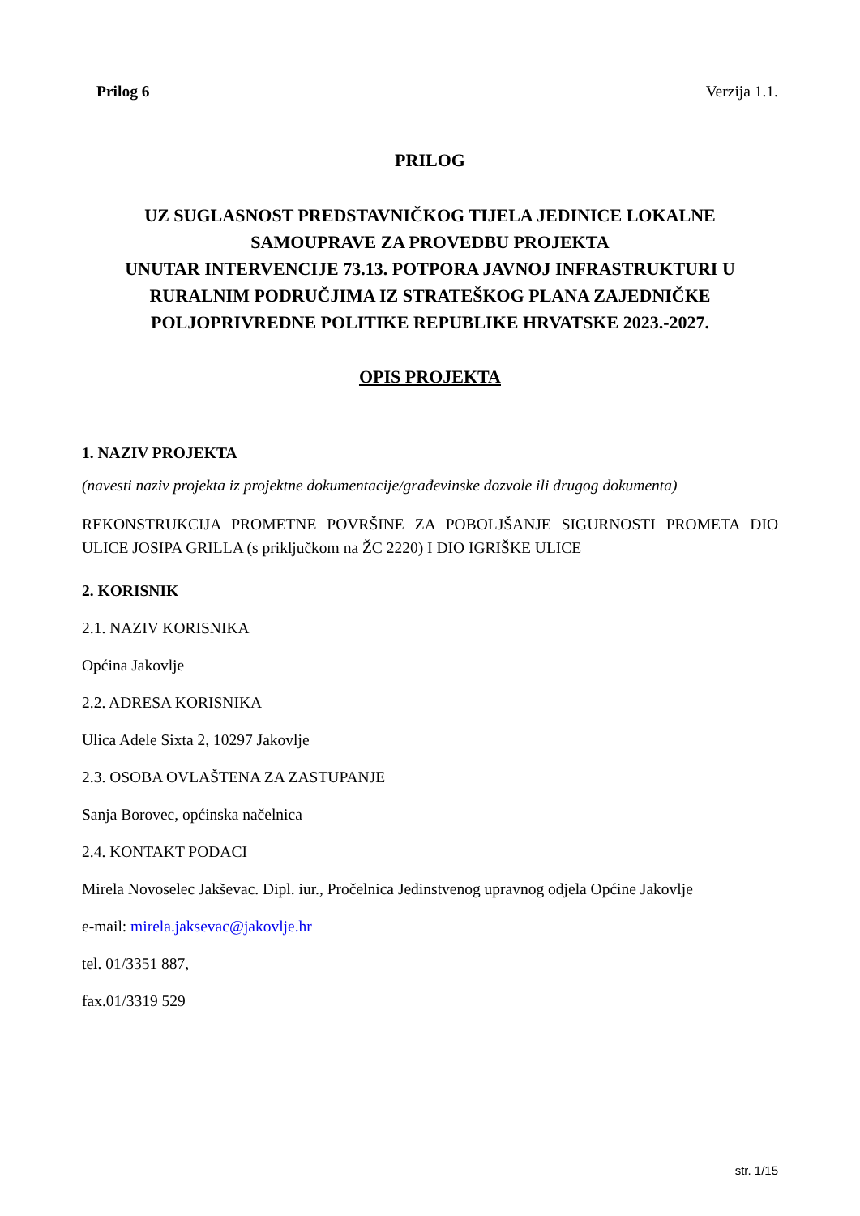Prilog 6 Verzija 1.1.
PRILOG
UZ SUGLASNOST PREDSTAVNIČKOG TIJELA JEDINICE LOKALNE SAMOUPRAVE ZA PROVEDBU PROJEKTA
UNUTAR INTERVENCIJE 73.13. POTPORA JAVNOJ INFRASTRUKTURI U RURALNIM PODRUČJIMA IZ STRATEŠKOG PLANA ZAJEDNIČKE POLJOPRIVREDNE POLITIKE REPUBLIKE HRVATSKE 2023.-2027.
OPIS PROJEKTA
1. NAZIV PROJEKTA
(navesti naziv projekta iz projektne dokumentacije/građevinske dozvole ili drugog dokumenta)
REKONSTRUKCIJA PROMETNE POVRŠINE ZA POBOLJŠANJE SIGURNOSTI PROMETA DIO ULICE JOSIPA GRILLA (s priključkom na ŽC 2220) I DIO IGRIŠKE ULICE
2. KORISNIK
2.1. NAZIV KORISNIKA
Općina Jakovlje
2.2. ADRESA KORISNIKA
Ulica Adele Sixta 2, 10297 Jakovlje
2.3. OSOBA OVLAŠTENA ZA ZASTUPANJE
Sanja Borovec, općinska načelnica
2.4. KONTAKT PODACI
Mirela Novoselec Jakševac. Dipl. iur., Pročelnica Jedinstvenog upravnog odjela Općine Jakovlje
e-mail: mirela.jaksevac@jakovlje.hr
tel. 01/3351 887,
fax.01/3319 529
str. 1/15